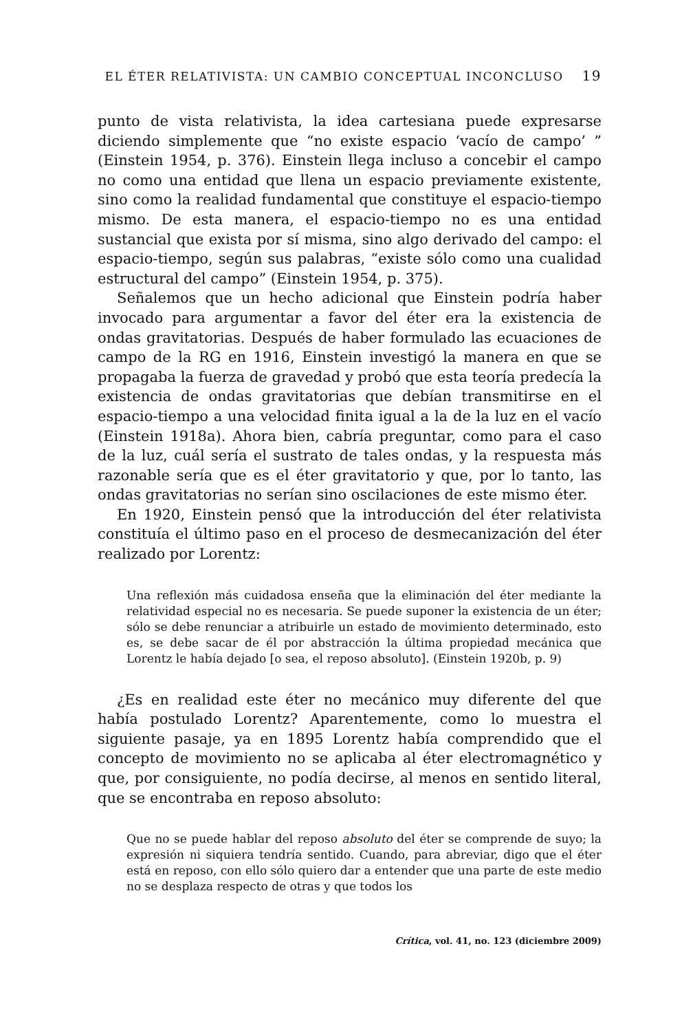EL ÉTER RELATIVISTA: UN CAMBIO CONCEPTUAL INCONCLUSO 19
punto de vista relativista, la idea cartesiana puede expresarse diciendo simplemente que “no existe espacio ‘vacío de campo’ ” (Einstein 1954, p. 376). Einstein llega incluso a concebir el campo no como una entidad que llena un espacio previamente existente, sino como la realidad fundamental que constituye el espacio-tiempo mismo. De esta manera, el espacio-tiempo no es una entidad sustancial que exista por sí misma, sino algo derivado del campo: el espacio-tiempo, según sus palabras, “existe sólo como una cualidad estructural del campo” (Einstein 1954, p. 375).
Señalemos que un hecho adicional que Einstein podría haber invocado para argumentar a favor del éter era la existencia de ondas gravitatorias. Después de haber formulado las ecuaciones de campo de la RG en 1916, Einstein investigó la manera en que se propagaba la fuerza de gravedad y probó que esta teoría predecía la existencia de ondas gravitatorias que debían transmitirse en el espacio-tiempo a una velocidad finita igual a la de la luz en el vacío (Einstein 1918a). Ahora bien, cabría preguntar, como para el caso de la luz, cuál sería el sustrato de tales ondas, y la respuesta más razonable sería que es el éter gravitatorio y que, por lo tanto, las ondas gravitatorias no serían sino oscilaciones de este mismo éter.
En 1920, Einstein pensó que la introducción del éter relativista constituía el último paso en el proceso de desmecanización del éter realizado por Lorentz:
Una reflexión más cuidadosa enseña que la eliminación del éter mediante la relatividad especial no es necesaria. Se puede suponer la existencia de un éter; sólo se debe renunciar a atribuirle un estado de movimiento determinado, esto es, se debe sacar de él por abstracción la última propiedad mecánica que Lorentz le había dejado [o sea, el reposo absoluto]. (Einstein 1920b, p. 9)
¿Es en realidad este éter no mecánico muy diferente del que había postulado Lorentz? Aparentemente, como lo muestra el siguiente pasaje, ya en 1895 Lorentz había comprendido que el concepto de movimiento no se aplicaba al éter electromagnético y que, por consiguiente, no podía decirse, al menos en sentido literal, que se encontraba en reposo absoluto:
Que no se puede hablar del reposo absoluto del éter se comprende de suyo; la expresión ni siquiera tendría sentido. Cuando, para abreviar, digo que el éter está en reposo, con ello sólo quiero dar a entender que una parte de este medio no se desplaza respecto de otras y que todos los
Crítica, vol. 41, no. 123 (diciembre 2009)